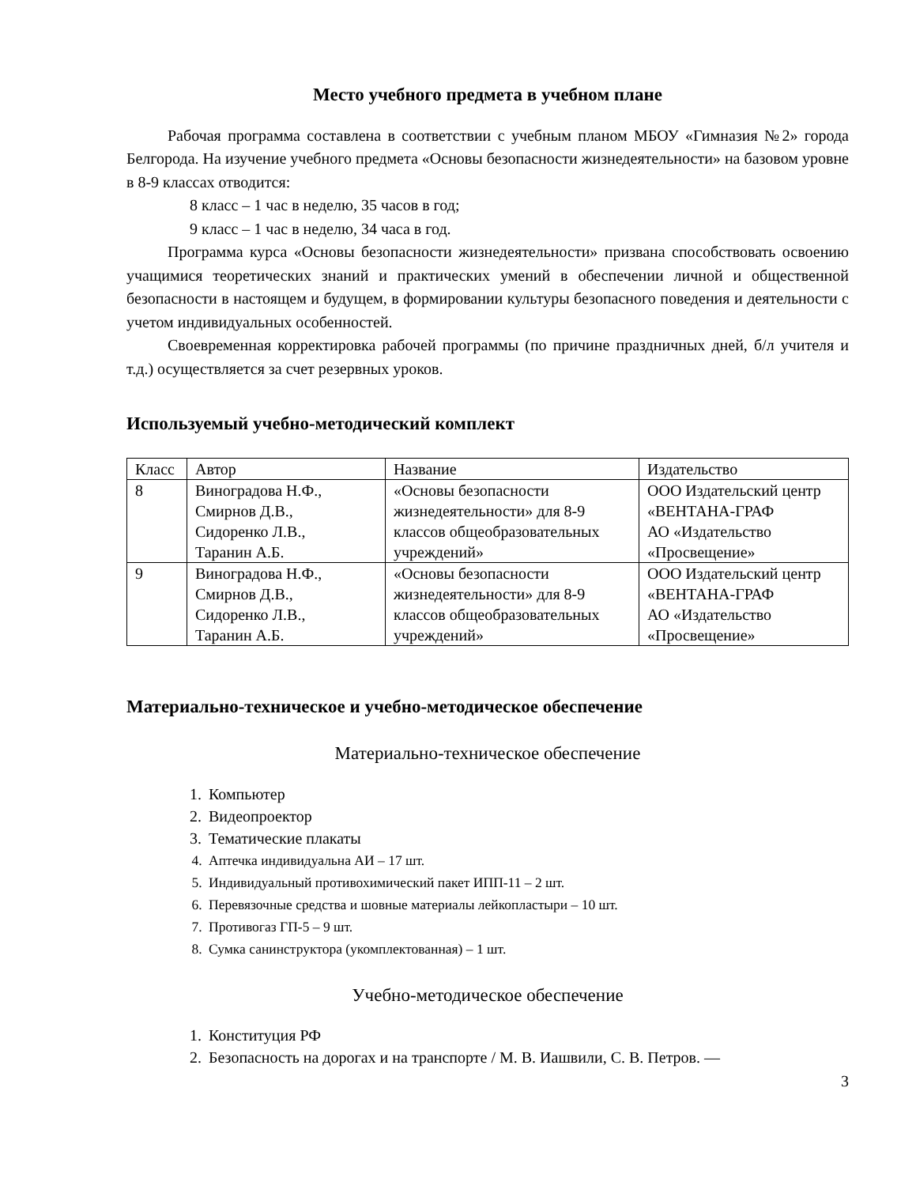Место учебного предмета в учебном плане
Рабочая программа составлена в соответствии с учебным планом МБОУ «Гимназия №2» города Белгорода. На изучение учебного предмета «Основы безопасности жизнедеятельности» на базовом уровне в 8-9 классах отводится:
8 класс – 1 час в неделю, 35 часов в год;
9 класс – 1 час в неделю, 34 часа в год.
Программа курса «Основы безопасности жизнедеятельности» призвана способствовать освоению учащимися теоретических знаний и практических умений в обеспечении личной и общественной безопасности в настоящем и будущем, в формировании культуры безопасного поведения и деятельности с учетом индивидуальных особенностей.
Своевременная корректировка рабочей программы (по причине праздничных дней, б/л учителя и т.д.) осуществляется за счет резервных уроков.
Используемый учебно-методический комплект
| Класс | Автор | Название | Издательство |
| 8 | Виноградова Н.Ф., Смирнов Д.В., Сидоренко Л.В., Таранин А.Б. | «Основы безопасности жизнедеятельности» для 8-9 классов общеобразовательных учреждений» | ООО Издательский центр «ВЕНТАНА-ГРАФ АО «Издательство «Просвещение» |
| 9 | Виноградова Н.Ф., Смирнов Д.В., Сидоренко Л.В., Таранин А.Б. | «Основы безопасности жизнедеятельности» для 8-9 классов общеобразовательных учреждений» | ООО Издательский центр «ВЕНТАНА-ГРАФ АО «Издательство «Просвещение» |
Материально-техническое и учебно-методическое обеспечение
Материально-техническое обеспечение
1. Компьютер
2. Видеопроектор
3. Тематические плакаты
4. Аптечка индивидуальна АИ – 17 шт.
5. Индивидуальный противохимический пакет ИПП-11 – 2 шт.
6. Перевязочные средства и шовные материалы лейкопластыри – 10 шт.
7. Противогаз ГП-5 – 9 шт.
8. Сумка санинструктора (укомплектованная) – 1 шт.
Учебно-методическое обеспечение
1. Конституция РФ
2. Безопасность на дорогах и на транспорте / М. В. Иашвили, С. В. Петров. —
3